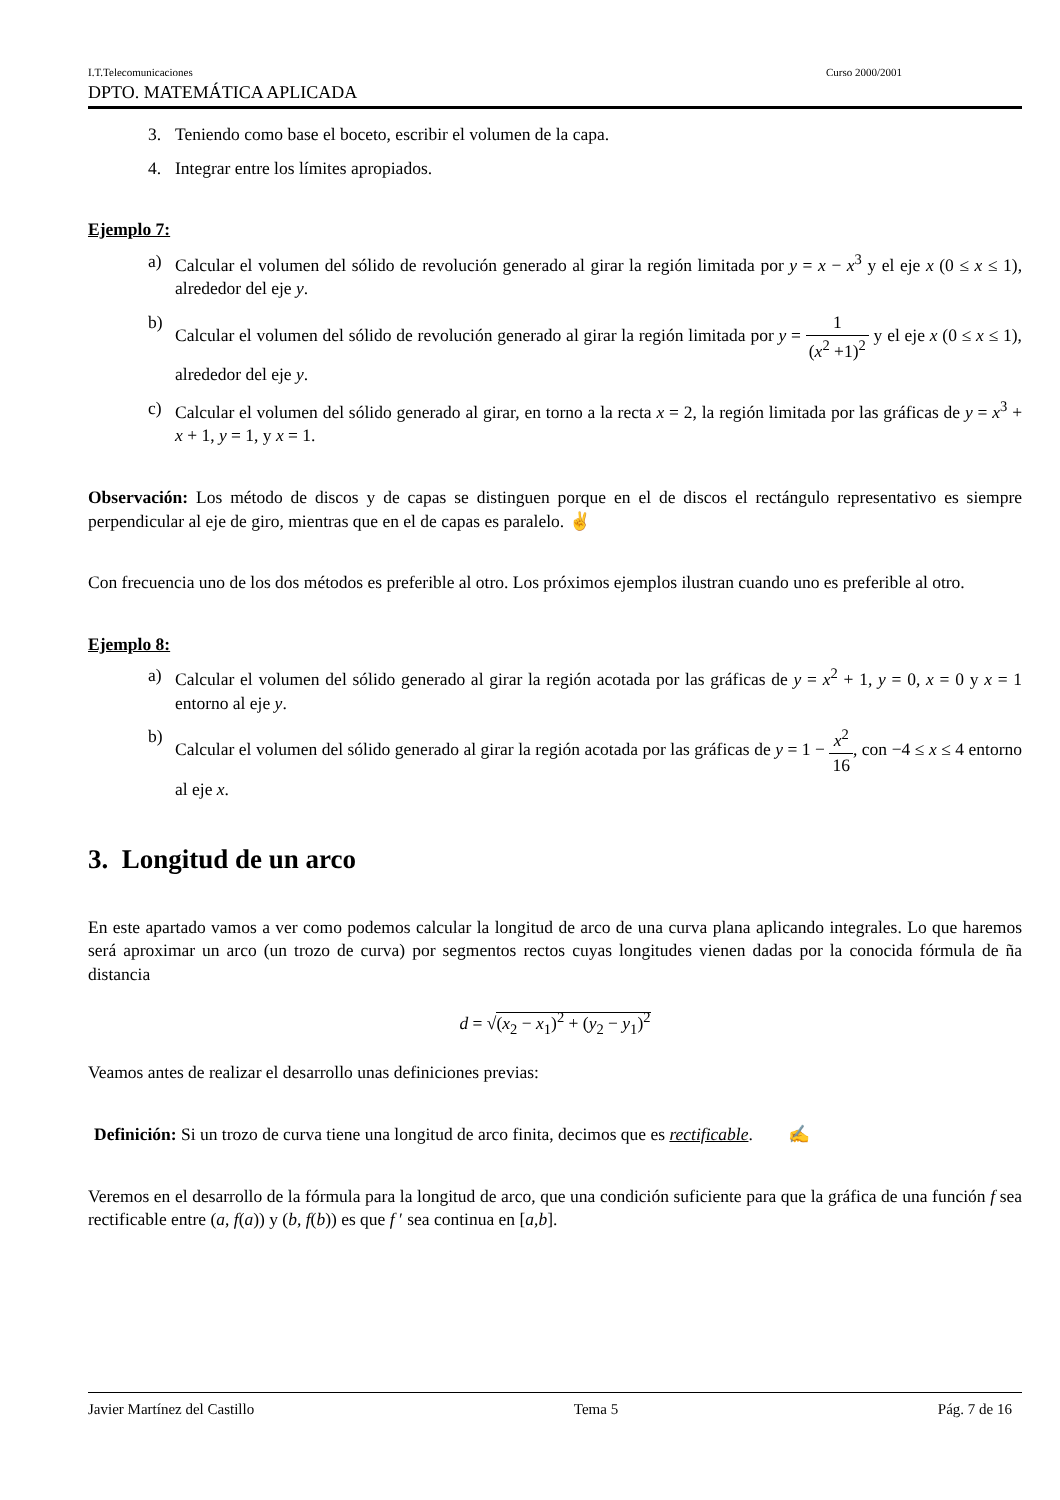I.T.Telecomunicaciones Curso 2000/2001
DPTO. MATEMÁTICA APLICADA
3. Teniendo como base el boceto, escribir el volumen de la capa.
4. Integrar entre los límites apropiados.
Ejemplo 7:
a) Calcular el volumen del sólido de revolución generado al girar la región limitada por y = x − x<sup>3</sup> y el eje x (0 ≤ x ≤ 1), alrededor del eje y.
b) Calcular el volumen del sólido de revolución generado al girar la región limitada por y = 1 (x<sup>2</sup> +1)<sup>2</sup> y el eje x (0 ≤ x ≤ 1), alrededor del eje y.
c) Calcular el volumen del sólido generado al girar, en torno a la recta x = 2, la región limitada por las gráficas de y = x<sup>3</sup> + x + 1, y = 1, y x = 1.
Observación: Los método de discos y de capas se distinguen porque en el de discos el rectángulo representativo es siempre perpendicular al eje de giro, mientras que en el de capas es paralelo. ✌
Con frecuencia uno de los dos métodos es preferible al otro. Los próximos ejemplos ilustran cuando uno es preferible al otro.
Ejemplo 8:
a) Calcular el volumen del sólido generado al girar la región acotada por las gráficas de y = x<sup>2</sup> + 1, y = 0, x = 0 y x = 1 entorno al eje y.
b) Calcular el volumen del sólido generado al girar la región acotada por las gráficas de y = 1 − x<sup>2</sup> 16, con −4 ≤ x ≤ 4 entorno al eje x.
3. Longitud de un arco
En este apartado vamos a ver como podemos calcular la longitud de arco de una curva plana aplicando integrales. Lo que haremos será aproximar un arco (un trozo de curva) por segmentos rectos cuyas longitudes vienen dadas por la conocida fórmula de ña distancia
d = √(x<sub>2</sub> − x<sub>1</sub>)<sup>2</sup> + (y<sub>2</sub> − y<sub>1</sub>)<sup>2</sup>
Veamos antes de realizar el desarrollo unas definiciones previas:
Definición: Si un trozo de curva tiene una longitud de arco finita, decimos que es rectificable. ✍
Veremos en el desarrollo de la fórmula para la longitud de arco, que una condición suficiente para que la gráfica de una función f sea rectificable entre (a, f(a)) y (b, f(b)) es que f ′ sea continua en [a,b].
Javier Martínez del Castillo Tema 5 Pág. 7 de 16